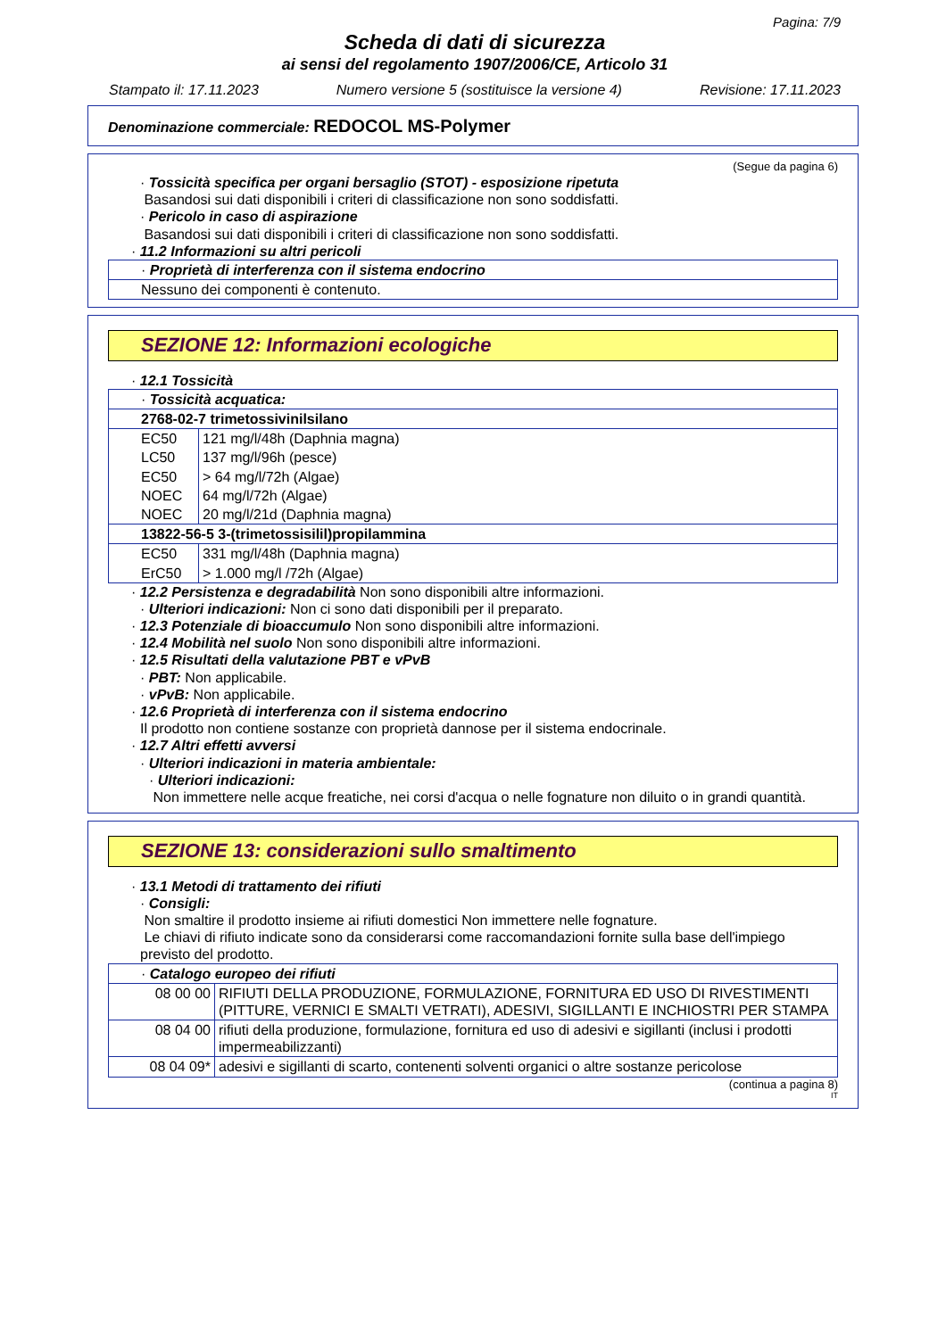Pagina: 7/9
Scheda di dati di sicurezza
ai sensi del regolamento 1907/2006/CE, Articolo 31
Stampato il: 17.11.2023 Numero versione 5 (sostituisce la versione 4) Revisione: 17.11.2023
Denominazione commerciale: REDOCOL MS-Polymer
(Segue da pagina 6)
· Tossicità specifica per organi bersaglio (STOT) - esposizione ripetuta
Basandosi sui dati disponibili i criteri di classificazione non sono soddisfatti.
· Pericolo in caso di aspirazione
Basandosi sui dati disponibili i criteri di classificazione non sono soddisfatti.
· 11.2 Informazioni su altri pericoli
| · Proprietà di interferenza con il sistema endocrino |
| Nessuno dei componenti è contenuto. |
SEZIONE 12: Informazioni ecologiche
· 12.1 Tossicità
| · Tossicità acquatica: | |
| 2768-02-7 trimetossivinilsilano | |
| EC50 | 121 mg/l/48h (Daphnia magna) |
| LC50 | 137 mg/l/96h (pesce) |
| EC50 | > 64 mg/l/72h (Algae) |
| NOEC | 64 mg/l/72h (Algae) |
| NOEC | 20 mg/l/21d (Daphnia magna) |
| 13822-56-5 3-(trimetossisilil)propilammina | |
| EC50 | 331 mg/l/48h (Daphnia magna) |
| ErC50 | > 1.000 mg/l /72h (Algae) |
· 12.2 Persistenza e degradabilità Non sono disponibili altre informazioni.
· Ulteriori indicazioni: Non ci sono dati disponibili per il preparato.
· 12.3 Potenziale di bioaccumulo Non sono disponibili altre informazioni.
· 12.4 Mobilità nel suolo Non sono disponibili altre informazioni.
· 12.5 Risultati della valutazione PBT e vPvB
· PBT: Non applicabile.
· vPvB: Non applicabile.
· 12.6 Proprietà di interferenza con il sistema endocrino
Il prodotto non contiene sostanze con proprietà dannose per il sistema endocrinale.
· 12.7 Altri effetti avversi
· Ulteriori indicazioni in materia ambientale:
· Ulteriori indicazioni:
Non immettere nelle acque freatiche, nei corsi d'acqua o nelle fognature non diluito o in grandi quantità.
SEZIONE 13: considerazioni sullo smaltimento
· 13.1 Metodi di trattamento dei rifiuti
· Consigli:
Non smaltire il prodotto insieme ai rifiuti domestici Non immettere nelle fognature.
Le chiavi di rifiuto indicate sono da considerarsi come raccomandazioni fornite sulla base dell'impiego previsto del prodotto.
| · Catalogo europeo dei rifiuti | |
| 08 00 00 | RIFIUTI DELLA PRODUZIONE, FORMULAZIONE, FORNITURA ED USO DI RIVESTIMENTI (PITTURE, VERNICI E SMALTI VETRATI), ADESIVI, SIGILLANTI E INCHIOSTRI PER STAMPA |
| 08 04 00 | rifiuti della produzione, formulazione, fornitura ed uso di adesivi e sigillanti (inclusi i prodotti impermeabilizzanti) |
| 08 04 09* | adesivi e sigillanti di scarto, contenenti solventi organici o altre sostanze pericolose |
(continua a pagina 8)
IT